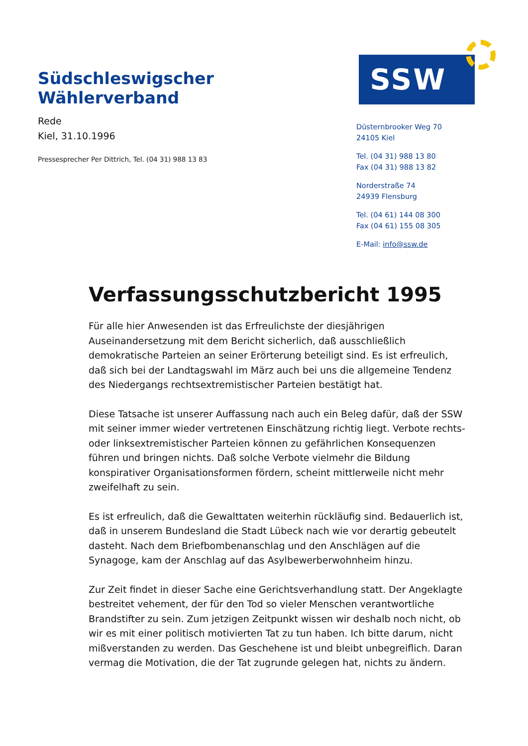Südschleswigscher Wählerverband
SSW
Rede
Kiel, 31.10.1996
Pressesprecher Per Dittrich, Tel. (04 31) 988 13 83
Düsternbrooker Weg 70
24105 Kiel
Tel. (04 31) 988 13 80
Fax (04 31) 988 13 82
Norderstraße 74
24939 Flensburg
Tel. (04 61) 144 08 300
Fax (04 61) 155 08 305
E-Mail: info@ssw.de
Verfassungsschutzbericht 1995
Für alle hier Anwesenden ist das Erfreulichste der diesjährigen Auseinandersetzung mit dem Bericht sicherlich, daß ausschließlich demokratische Parteien an seiner Erörterung beteiligt sind. Es ist erfreulich, daß sich bei der Landtagswahl im März auch bei uns die allgemeine Tendenz des Niedergangs rechtsextremistischer Parteien bestätigt hat.
Diese Tatsache ist unserer Auffassung nach auch ein Beleg dafür, daß der SSW mit seiner immer wieder vertretenen Einschätzung richtig liegt. Verbote rechts- oder linksextremistischer Parteien können zu gefährlichen Konsequenzen führen und bringen nichts. Daß solche Verbote vielmehr die Bildung konspirativer Organisationsformen fördern, scheint mittlerweile nicht mehr zweifelhaft zu sein.
Es ist erfreulich, daß die Gewalttaten weiterhin rückläufig sind. Bedauerlich ist, daß in unserem Bundesland die Stadt Lübeck nach wie vor derartig gebeutelt dasteht. Nach dem Briefbombenanschlag und den Anschlägen auf die Synagoge, kam der Anschlag auf das Asylbewerberwohnheim hinzu.
Zur Zeit findet in dieser Sache eine Gerichtsverhandlung statt. Der Angeklagte bestreitet vehement, der für den Tod so vieler Menschen verantwortliche Brandstifter zu sein. Zum jetzigen Zeitpunkt wissen wir deshalb noch nicht, ob wir es mit einer politisch motivierten Tat zu tun haben. Ich bitte darum, nicht mißverstanden zu werden. Das Geschehene ist und bleibt unbegreiflich. Daran vermag die Motivation, die der Tat zugrunde gelegen hat, nichts zu ändern.